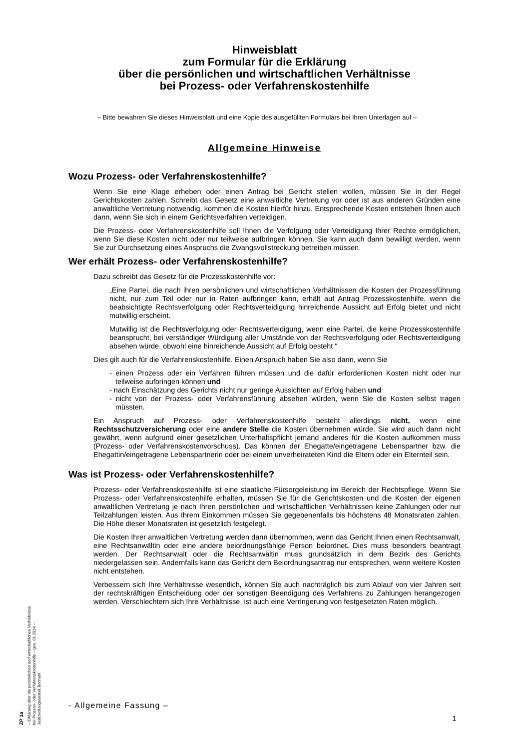Hinweisblatt
zum Formular für die Erklärung
über die persönlichen und wirtschaftlichen Verhältnisse
bei Prozess- oder Verfahrenskostenhilfe
– Bitte bewahren Sie dieses Hinweisblatt und eine Kopie des ausgefüllten Formulars bei Ihren Unterlagen auf –
Allgemeine Hinweise
Wozu Prozess- oder Verfahrenskostenhilfe?
Wenn Sie eine Klage erheben oder einen Antrag bei Gericht stellen wollen, müssen Sie in der Regel Gerichtskosten zahlen. Schreibt das Gesetz eine anwaltliche Vertretung vor oder ist aus anderen Gründen eine anwaltliche Vertretung notwendig, kommen die Kosten hierfür hinzu. Entsprechende Kosten entstehen Ihnen auch dann, wenn Sie sich in einem Gerichtsverfahren verteidigen.
Die Prozess- oder Verfahrenskostenhilfe soll Ihnen die Verfolgung oder Verteidigung Ihrer Rechte ermöglichen, wenn Sie diese Kosten nicht oder nur teilweise aufbringen können. Sie kann auch dann bewilligt werden, wenn Sie zur Durchsetzung eines Anspruchs die Zwangsvollstreckung betreiben müssen.
Wer erhält Prozess- oder Verfahrenskostenhilfe?
Dazu schreibt das Gesetz für die Prozesskostenhilfe vor:
„Eine Partei, die nach ihren persönlichen und wirtschaftlichen Verhältnissen die Kosten der Prozessführung nicht, nur zum Teil oder nur in Raten aufbringen kann, erhält auf Antrag Prozesskostenhilfe, wenn die beabsichtigte Rechtsverfolgung oder Rechtsverteidigung hinreichende Aussicht auf Erfolg bietet und nicht mutwillig erscheint.
Mutwillig ist die Rechtsverfolgung oder Rechtsverteidigung, wenn eine Partei, die keine Prozesskostenhilfe beansprucht, bei verständiger Würdigung aller Umstände von der Rechtsverfolgung oder Rechtsverteidigung absehen würde, obwohl eine hinreichende Aussicht auf Erfolg besteht.“
Dies gilt auch für die Verfahrenskostenhilfe. Einen Anspruch haben Sie also dann, wenn Sie
- einen Prozess oder ein Verfahren führen müssen und die dafür erforderlichen Kosten nicht oder nur teilweise aufbringen können und
- nach Einschätzung des Gerichts nicht nur geringe Aussichten auf Erfolg haben und
- nicht von der Prozess- oder Verfahrensführung absehen würden, wenn Sie die Kosten selbst tragen müssten.
Ein Anspruch auf Prozess- oder Verfahrenskostenhilfe besteht allerdings nicht, wenn eine Rechtsschutzversicherung oder eine andere Stelle die Kosten übernehmen würde. Sie wird auch dann nicht gewährt, wenn aufgrund einer gesetzlichen Unterhaltspflicht jemand anderes für die Kosten aufkommen muss (Prozess- oder Verfahrenskostenvorschuss). Das können der Ehegatte/eingetragene Lebenspartner bzw. die Ehegattin/eingetragene Lebenspartnerin oder bei einem unverheirateten Kind die Eltern oder ein Elternteil sein.
Was ist Prozess- oder Verfahrenskostenhilfe?
Prozess- oder Verfahrenskostenhilfe ist eine staatliche Fürsorgeleistung im Bereich der Rechtspflege. Wenn Sie Prozess- oder Verfahrenskostenhilfe erhalten, müssen Sie für die Gerichtskosten und die Kosten der eigenen anwaltlichen Vertretung je nach Ihren persönlichen und wirtschaftlichen Verhältnissen keine Zahlungen oder nur Teilzahlungen leisten. Aus Ihrem Einkommen müssen Sie gegebenenfalls bis höchstens 48 Monatsraten zahlen. Die Höhe dieser Monatsraten ist gesetzlich festgelegt.
Die Kosten Ihrer anwaltlichen Vertretung werden dann übernommen, wenn das Gericht Ihnen einen Rechtsanwalt, eine Rechtsanwältin oder eine andere beiordnungsfähige Person beiordnet. Dies muss besonders beantragt werden. Der Rechtsanwalt oder die Rechtsanwältin muss grundsätzlich in dem Bezirk des Gerichts niedergelassen sein. Andernfalls kann das Gericht dem Beiordnungsantrag nur entsprechen, wenn weitere Kosten nicht entstehen.
Verbessern sich Ihre Verhältnisse wesentlich, können Sie auch nachträglich bis zum Ablauf von vier Jahren seit der rechtskräftigen Entscheidung oder der sonstigen Beendigung des Verfahrens zu Zahlungen herangezogen werden. Verschlechtern sich Ihre Verhältnisse, ist auch eine Verringerung von festgesetzten Raten möglich.
ZP 1a
– Erklärung über die persönlichen und wirtschaftlichen Verhältnisse
bei Prozess- oder Verfahrenskostenhilfe – gen. 01.2014 –
Justizvollzugsanstalt Bochum
- Allgemeine Fassung –
1